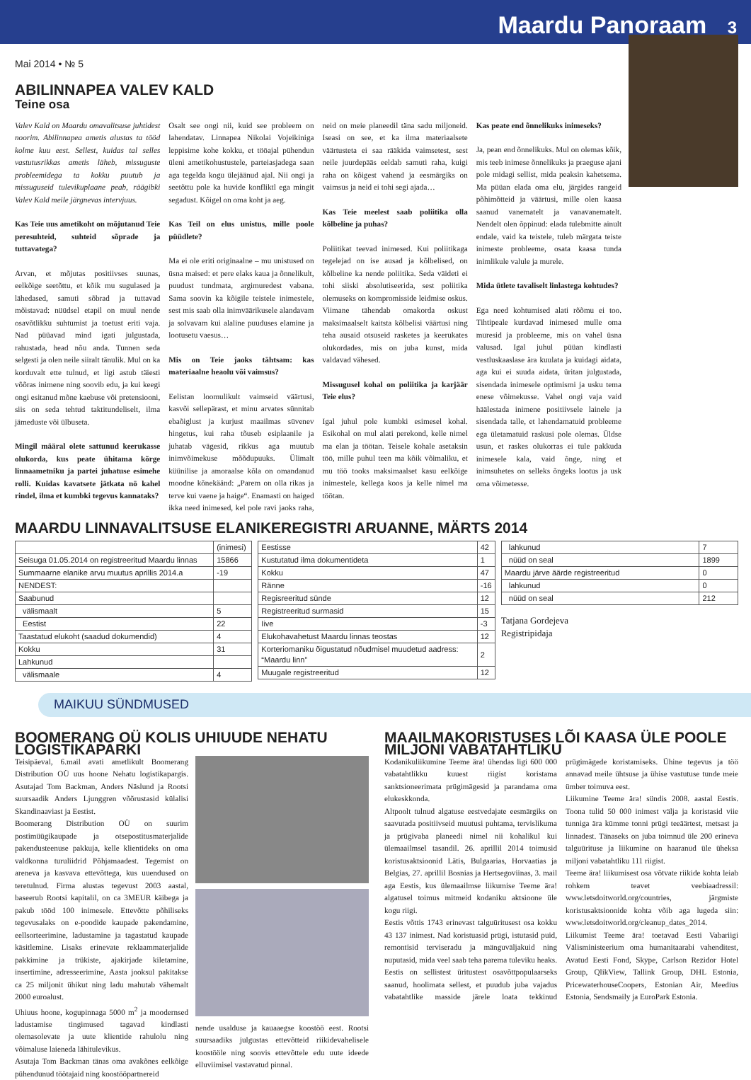Maardu Panoraam 3
Mai 2014 • № 5
ABILINNAPEA VALEV KALD
Teine osa
Valev Kald on Maardu omavalitsuse juhtidest noorim. Abilinnapea ametis alustas ta tööd kolme kuu eest. Sellest, kuidas tal selles vastutusrikkas ametis läheb, missuguste probleemidega ta kokku puutub ja missuguseid tulevikuplaane peab, räägibki Valev Kald meile järgnevas intervjuus.
Kas Teie uus ametikoht on mõjutanud Teie peresuhteid, suhteid sõprade ja tuttavatega?
Arvan, et mõjutas positiivses suunas, eelkõige seetõttu, et kõik mu sugulased ja lähedased, samuti sõbrad ja tuttavad mõistavad: nüüdsel etapil on muul nende osavõtlikku suhtumist ja toetust eriti vaja. Nad püüavad mind igati julgustada, rahustada, head nõu anda. Tunnen seda selgesti ja olen neile siiralt tänulik. Mul on ka korduvalt ette tulnud, et ligi astub täiesti võõras inimene ning soovib edu, ja kui keegi ongi esitanud mõne kaebuse või pretensiooni, siis on seda tehtud taktitundeliselt, ilma jämeduste või ülbuseta.
Mingil määral olete sattunud keerukasse olukorda, kus peate ühitama kõrge linnaametniku ja partei juhatuse esimehe rolli. Kuidas kavatsete jätkata nö kahel rindel, ilma et kumbki tegevus kannataks?
Osalt see ongi nii, kuid see probleem on lahendatav. Linnapea Nikolai Vojeikiniga leppisime kohe kokku, et tööajal pühendun üleni ametikohustustele, parteiasjadega saan aga tegelda kogu ülejäänud ajal. Nii ongi ja seetõttu pole ka huvide konfliktl ega mingit segadust. Kõigel on oma koht ja aeg.
Kas Teil on elus unistus, mille poole püüdlete?
Ma ei ole eriti originaalne – mu unistused on üsna maised: et pere elaks kaua ja õnnelikult, puudust tundmata, argimuredest vabana. Sama soovin ka kõigile teistele inimestele, sest mis saab olla inimväärikusele alandavam ja solvavam kui alaline puuduses elamine ja lootusetu vaesus…
Mis on Teie jaoks tähtsam: kas materiaalne heaolu või vaimsus?
Eelistan loomulikult vaimseid väärtusi, kasvõi sellepärast, et minu arvates sünnitab ebaõiglust ja kurjust maailmas süvenev hingetus, kui raha tõuseb esiplaanile ja juhatab vägesid, rikkus aga muutub inimvõimekuse mõõdupuuks. Ülimalt küünilise ja amoraalse kõla on omandanud moodne kõnekäänd: „Parem on olla rikas ja terve kui vaene ja haige“. Enamasti on haiged ikka need inimesed, kel pole ravi jaoks raha, neid on meie planeedil täna sadu miljoneid. Iseasi on see, et ka ilma materiaalsete väärtusteta ei saa rääkida vaimsetest, sest neile juurdepääs eeldab samuti raha, kuigi raha on kõigest vahend ja eesmärgiks on vaimsus ja neid ei tohi segi ajada…
Kas Teie meelest saab poliitika olla kõlbeline ja puhas?
Poliitikat teevad inimesed. Kui poliitikaga tegelejad on ise ausad ja kõlbelised, on kõlbeline ka nende poliitika. Seda väideti ei tohi siiski absolutiseerida, sest poliitika olemuseks on kompromisside leidmise oskus. Viimane tähendab omakorda oskust maksimaalselt kaitsta kõlbelisi väärtusi ning teha ausaid otsuseid rasketes ja keerukates olukordades, mis on juba kunst, mida valdavad vähesed.
Missugusel kohal on poliitika ja karjäär Teie elus?
Igal juhul pole kumbki esimesel kohal. Esikohal on mul alati perekond, kelle nimel ma elan ja töötan. Teisele kohale asetaksin töö, mille puhul teen ma kõik võimaliku, et mu töö tooks maksimaalset kasu eelkõige inimestele, kellega koos ja kelle nimel ma töötan.
Kas peate end õnnelikuks inimeseks?
Ja, pean end õnnelikuks. Mul on olemas kõik, mis teeb inimese õnnelikuks ja praeguse ajani pole midagi sellist, mida peaksin kahetsema. Ma püüan elada oma elu, järgides rangeid põhimõtteid ja väärtusi, mille olen kaasa saanud vanematelt ja vanavanematelt. Nendelt olen õppinud: elada tulebmitte ainult endale, vaid ka teistele, tuleb märgata teiste inimeste probleeme, osata kaasa tunda inimlikule valule ja murele.
Mida ütlete tavaliselt linlastega kohtudes?
Ega need kohtumised alati rõõmu ei too. Tihtipeale kurdavad inimesed mulle oma muresid ja probleeme, mis on vahel üsna valusad. Igal juhul püüan kindlasti vestluskaaslase ära kuulata ja kuidagi aidata, aga kui ei suuda aidata, üritan julgustada, sisendada inimesele optimismi ja usku tema enese võimekusse. Vahel ongi vaja vaid häälestada inimene positiivsele lainele ja sisendada talle, et lahendamatuid probleeme ega ületamatuid raskusi pole olemas. Üldse usun, et raskes olukorras ei tule pakkuda inimesele kala, vaid õnge, ning et inimsuhetes on selleks õngeks lootus ja usk oma võimetesse.
MAARDU LINNAVALITSUSE ELANIKEREGISTRI ARUANNE, MÄRTS 2014
| | (inimesi) |
| Seisuga 01.05.2014 on registreeritud Maardu linnas | 15866 |
| Summaarne elanike arvu muutus aprillis 2014.a | -19 |
| NENDEST: | |
| Saabunud | |
| välismaalt | 5 |
| Eestist | 22 |
| Taastatud elukoht (saadud dokumendid) | 4 |
| Kokku | 31 |
| Lahkunud | |
| välismaale | 4 |
| Eestisse | 42 |
| Kustutatud ilma dokumentideta | 1 |
| Kokku | 47 |
| Ränne | -16 |
| Regisreeritud sünde | 12 |
| Registreeritud surmasid | 15 |
| Iive | -3 |
| Elukohavahetust Maardu linnas teostas | 12 |
| Korteriomaniku õigustatud nõudmisel muudetud aadress: “Maardu linn” | 2 |
| Muugale registreeritud | 12 |
| lahkunud | 7 |
| nüüd on seal | 1899 |
| Maardu järve äärde registreeritud | 0 |
| lahkunud | 0 |
| nüüd on seal | 212 |
Tatjana Gordejeva
Registripidaja
MAIKUU SÜNDMUSED
BOOMERANG OÜ KOLIS UHIUUDE NEHATU LOGISTIKAPARKI
Teisipäeval, 6.mail avati ametlikult Boomerang Distribution OÜ uus hoone Nehatu logistikapargis. Asutajad Tom Backman, Anders Näslund ja Rootsi suursaadik Anders Ljunggren võõrustasid külalisi Skandinaaviast ja Eestist.
Boomerang Distribution OÜ on suurim postimüügikaupade ja otsepostitusmaterjalide pakendusteenuse pakkuja, kelle klientideks on oma valdkonna turuliidrid Põhjamaadest. Tegemist on areneva ja kasvava ettevõttega, kus uuendused on teretulnud. Firma alustas tegevust 2003 aastal, baseerub Rootsi kapitalil, on ca 3MEUR käibega ja pakub tööd 100 inimesele. Ettevõtte põhiliseks tegevusalaks on e-poodide kaupade pakendamine, eellsorteerimine, ladustamine ja tagastatud kaupade käsitlemine. Lisaks erinevate reklaammaterjalide pakkimine ja trükiste, ajakirjade kiletamine, insertimine, adresseerimine, Aasta jooksul pakitakse ca 25 miljonit ühikut ning ladu mahutab vähemalt 2000 euroalust.
Uhiuus hoone, kogupinnaga 5000 m<sup>2</sup> ja moodernsed ladustamise tingimused tagavad kindlasti olemasolevate ja uute klientide rahulolu ning võimaluse laieneda lähitulevikus.
Asutaja Tom Backman tänas oma avakõnes eelkõige pühendunud töötajaid ning koostööpartnereid
nende usalduse ja kauaaegse koostöö eest. Rootsi suursaadiks julgustas ettevõtteid riikidevahelisele koostööle ning soovis ettevõttele edu uute ideede elluviimisel vastavatud pinnal.
MAAILMAKORISTUSES LÕI KAASA ÜLE POOLE MILJONI VABATAHTLIKU
Kodanikuliikumine Teeme ära! ühendas ligi 600 000 vabatahtlikku kuuest riigist koristama sanktsioneerimata prügimägesid ja parandama oma elukeskkonda.
Altpoolt tulnud algatuse eestvedajate eesmärgiks on saavutada positiivseid muutusi puhtama, tervislikuma ja prügivaba planeedi nimel nii kohalikul kui ülemaailmsel tasandil. 26. aprillil 2014 toimusid koristusaktsioonid Lätis, Bulgaarias, Horvaatias ja Belgias, 27. aprillil Bosnias ja Hertsegoviinas, 3. mail aga Eestis, kus ülemaailmse liikumise Teeme ära! algatusel toimus mitmeid kodaniku aktsioone üle kogu riigi.
Eestis võttis 1743 erinevast talguüritusest osa kokku 43 137 inimest. Nad koristuasid prügi, istutasid puid, remontisid terviseradu ja mänguväljakuid ning nuputasid, mida veel saab teha parema tuleviku heaks. Eestis on sellistest üritustest osavõttpopulaarseks saanud, hoolimata sellest, et puudub juba vajadus vabatahtlike masside järele loata tekkinud prügimägede koristamiseks. Ühine tegevus ja töö annavad meile ühtsuse ja ühise vastutuse tunde meie ümber toimuva eest.
Liikumine Teeme ära! sündis 2008. aastal Eestis. Toona tulid 50 000 inimest välja ja koristasid viie tunniga ära kümme tonni prügi teeäärtest, metsast ja linnadest. Tänaseks on juba toimnud üle 200 erineva talguürituse ja liikumine on haaranud üle üheksa miljoni vabatahtliku 111 riigist.
Teeme ära! liikumisest osa võtvate riikide kohta leiab rohkem teavet veebiaadressil: www.letsdoitworld.org/countries, järgmiste koristusaktsioonide kohta võib aga lugeda siin: www.letsdoitworld.org/cleanup_dates_2014.
Liikumist Teeme ära! toetavad Eesti Vabariigi Välisministeerium oma humanitaarabi vahenditest, Avatud Eesti Fond, Skype, Carlson Rezidor Hotel Group, QlikView, Tallink Group, DHL Estonia, PricewaterhouseCoopers, Estonian Air, Meedius Estonia, Sendsmaily ja EuroPark Estonia.